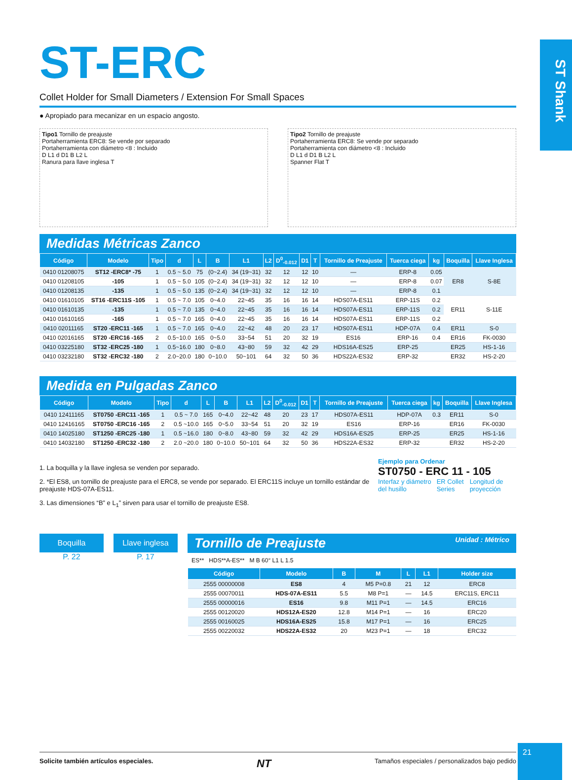ST Shank
ST-ERC
Collet Holder for Small Diameters / Extension For Small Spaces
● Apropiado para mecanizar en un espacio angosto.
Tipo1 Tornillo de preajuste
Portaherramienta ERC8: Se vende por separado
Portaherramienta con diámetro <8 : Incluido
D L1 d D1 B L2 L
Ranura para llave inglesa T
Tipo2 Tornillo de preajuste
Portaherramienta ERC8: Se vende por separado
Portaherramienta con diámetro <8 : Incluido
D L1 d D1 B L2 L
Spanner Flat T
Medidas Métricas Zanco
| Código | Modelo | Tipo | d | L | B | L1 | L2 | D<sup>0</sup><sub>-0.012</sub> | D1 | T | Tornillo de Preajuste | Tuerca ciega | kg | Boquilla | Llave Inglesa |
| --- | --- | --- | --- | --- | --- | --- | --- | --- | --- | --- | --- | --- | --- | --- | --- |
| 0410 01208075 | ST12 -ERC8* -75 | 1 | 0.5 ~ 5.0 | 75 | (0~2.4) | 34 (19~31) | 32 | 12 | 12 | 10 | — | ERP-8 | 0.05 | ER8 | S-8E |
| 0410 01208105 | -105 | 1 | 0.5 ~ 5.0 | 105 | (0~2.4) | 34 (19~31) | 32 | 12 | 12 | 10 | — | ERP-8 | 0.07 | | |
| 0410 01208135 | -135 | 1 | 0.5 ~ 5.0 | 135 | (0~2.4) | 34 (19~31) | 32 | 12 | 12 | 10 | — | ERP-8 | 0.1 | | |
| 0410 01610105 | ST16 -ERC11S -105 | 1 | 0.5 ~ 7.0 | 105 | 0~4.0 | 22~45 | 35 | 16 | 16 | 14 | HDS07A-ES11 | ERP-11S | 0.2 | ER11 | S-11E |
| 0410 01610135 | -135 | 1 | 0.5 ~ 7.0 | 135 | 0~4.0 | 22~45 | 35 | 16 | 16 | 14 | HDS07A-ES11 | ERP-11S | 0.2 | | |
| 0410 01610165 | -165 | 1 | 0.5 ~ 7.0 | 165 | 0~4.0 | 22~45 | 35 | 16 | 16 | 14 | HDS07A-ES11 | ERP-11S | 0.2 | | |
| 0410 02011165 | ST20 -ERC11 -165 | 1 | 0.5 ~ 7.0 | 165 | 0~4.0 | 22~42 | 48 | 20 | 23 | 17 | HDS07A-ES11 | HDP-07A | 0.4 | ER11 | S-0 |
| 0410 02016165 | ST20 -ERC16 -165 | 2 | 0.5~10.0 | 165 | 0~5.0 | 33~54 | 51 | 20 | 32 | 19 | ES16 | ERP-16 | 0.4 | ER16 | FK-0030 |
| 0410 03225180 | ST32 -ERC25 -180 | 1 | 0.5~16.0 | 180 | 0~8.0 | 43~80 | 59 | 32 | 42 | 29 | HDS16A-ES25 | ERP-25 | | ER25 | HS-1-16 |
| 0410 03232180 | ST32 -ERC32 -180 | 2 | 2.0~20.0 | 180 | 0~10.0 | 50~101 | 64 | 32 | 50 | 36 | HDS22A-ES32 | ERP-32 | | ER32 | HS-2-20 |
Medida en Pulgadas Zanco
| Código | Modelo | Tipo | d | L | B | L1 | L2 | D<sup>0</sup><sub>-0.012</sub> | D1 | T | Tornillo de Preajuste | Tuerca ciega | kg | Boquilla | Llave Inglesa |
| --- | --- | --- | --- | --- | --- | --- | --- | --- | --- | --- | --- | --- | --- | --- | --- |
| 0410 12411165 | ST0750 -ERC11 -165 | 1 | 0.5 ~ 7.0 | 165 | 0~4.0 | 22~42 | 48 | 20 | 23 | 17 | HDS07A-ES11 | HDP-07A | 0.3 | ER11 | S-0 |
| 0410 12416165 | ST0750 -ERC16 -165 | 2 | 0.5 ~10.0 | 165 | 0~5.0 | 33~54 | 51 | 20 | 32 | 19 | ES16 | ERP-16 | | ER16 | FK-0030 |
| 0410 14025180 | ST1250 -ERC25 -180 | 1 | 0.5 ~16.0 | 180 | 0~8.0 | 43~80 | 59 | 32 | 42 | 29 | HDS16A-ES25 | ERP-25 | | ER25 | HS-1-16 |
| 0410 14032180 | ST1250 -ERC32 -180 | 2 | 2.0 ~20.0 | 180 | 0~10.0 | 50~101 | 64 | 32 | 50 | 36 | HDS22A-ES32 | ERP-32 | | ER32 | HS-2-20 |
1. La boquilla y la llave inglesa se venden por separado.
2. *El ES8, un tornillo de preajuste para el ERC8, se vende por separado. El ERC11S incluye un tornillo estándar de preajuste HDS-07A-ES11.
3. Las dimensiones “B” e L<sub>1</sub>” sirven para usar el tornillo de preajuste ES8.
Ejemplo para Ordenar
ST0750 - ERC 11 - 105
Interfaz y diámetro del husillo ER Collet Series Longitud de proyección
Boquilla
P. 22
Llave inglesa
P. 17
Tornillo de Preajuste Unidad : Métrico
ES** HDS**A-ES** M B 60° L1 L 1.5
| Código | Modelo | B | M | L | L1 | Holder size |
| --- | --- | --- | --- | --- | --- | --- |
| 2555 00000008 | ES8 | 4 | M5 P=0.8 | 21 | 12 | ERC8 |
| 2555 00070011 | HDS-07A-ES11 | 5.5 | M8 P=1 | — | 14.5 | ERC11S, ERC11 |
| 2555 00000016 | ES16 | 9.8 | M11 P=1 | — | 14.5 | ERC16 |
| 2555 00120020 | HDS12A-ES20 | 12.8 | M14 P=1 | — | 16 | ERC20 |
| 2555 00160025 | HDS16A-ES25 | 15.8 | M17 P=1 | — | 16 | ERC25 |
| 2555 00220032 | HDS22A-ES32 | 20 | M23 P=1 | — | 18 | ERC32 |
Solicite también artículos especiales. NT Tamaños especiales / personalizados bajo pedido
21